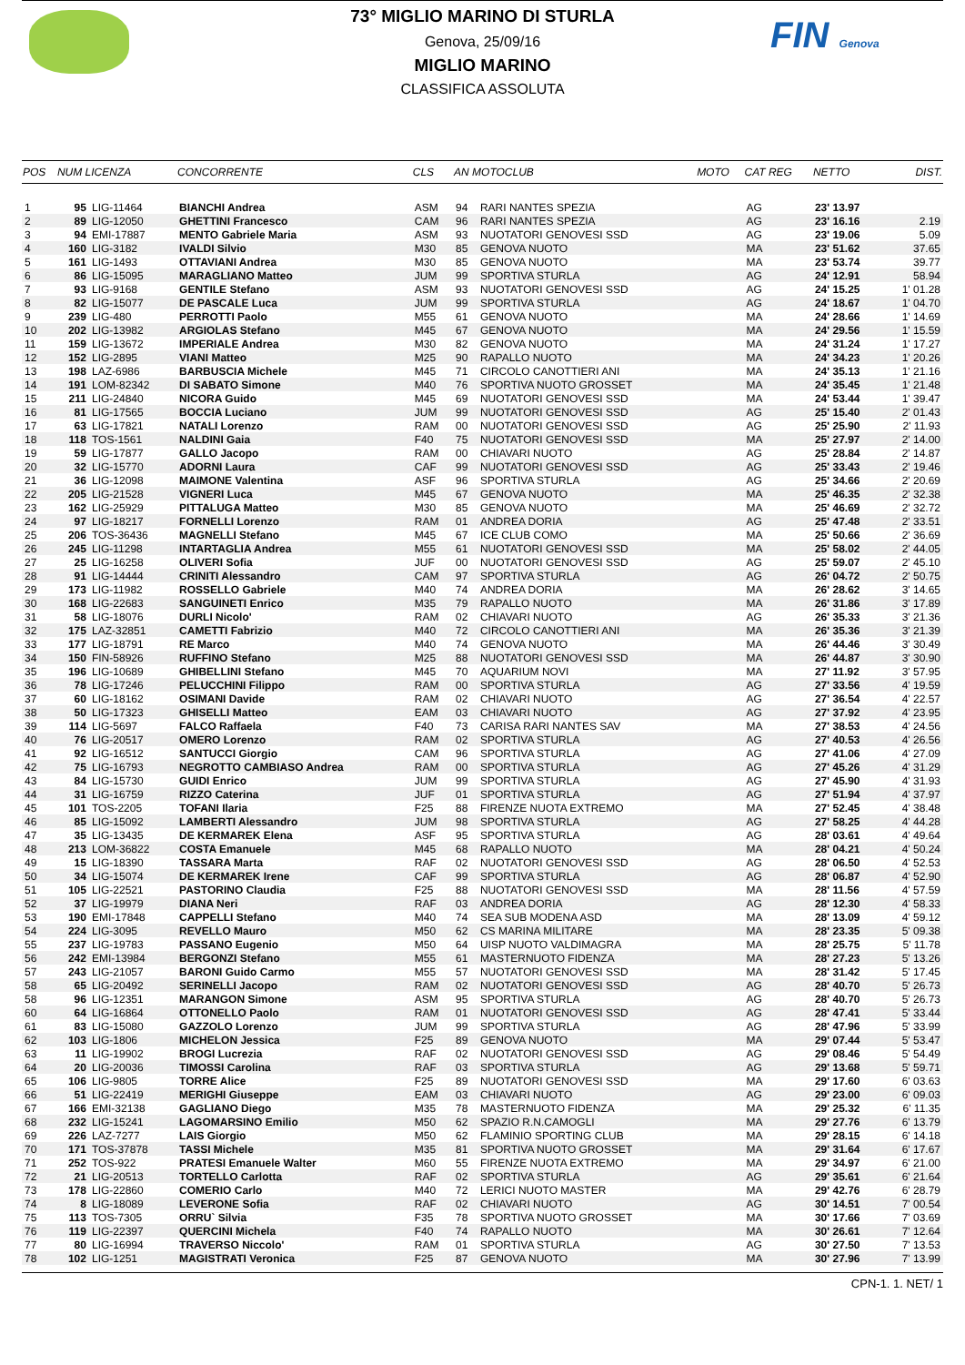FIN Genova
73° MIGLIO MARINO DI STURLA
Genova, 25/09/16
MIGLIO MARINO
CLASSIFICA ASSOLUTA
| POS | NUM LICENZA | | CONCORRENTE | CLS | AN MOTOCLUB | | MOTO | CAT REG | NETTO | DIST. |
| --- | --- | --- | --- | --- | --- | --- | --- | --- | --- | --- |
| 1 | 95 | LIG-11464 | BIANCHI Andrea | ASM | 94 | RARI NANTES SPEZIA | | AG | 23' 13.97 | |
| 2 | 89 | LIG-12050 | GHETTINI Francesco | CAM | 96 | RARI NANTES SPEZIA | | AG | 23' 16.16 | 2.19 |
| 3 | 94 | EMI-17887 | MENTO Gabriele Maria | ASM | 93 | NUOTATORI GENOVESI SSD | | AG | 23' 19.06 | 5.09 |
| 4 | 160 | LIG-3182 | IVALDI Silvio | M30 | 85 | GENOVA NUOTO | | MA | 23' 51.62 | 37.65 |
| 5 | 161 | LIG-1493 | OTTAVIANI Andrea | M30 | 85 | GENOVA NUOTO | | MA | 23' 53.74 | 39.77 |
| 6 | 86 | LIG-15095 | MARAGLIANO Matteo | JUM | 99 | SPORTIVA STURLA | | AG | 24' 12.91 | 58.94 |
| 7 | 93 | LIG-9168 | GENTILE Stefano | ASM | 93 | NUOTATORI GENOVESI SSD | | AG | 24' 15.25 | 1' 01.28 |
| 8 | 82 | LIG-15077 | DE PASCALE Luca | JUM | 99 | SPORTIVA STURLA | | AG | 24' 18.67 | 1' 04.70 |
| 9 | 239 | LIG-480 | PERROTTI Paolo | M55 | 61 | GENOVA NUOTO | | MA | 24' 28.66 | 1' 14.69 |
| 10 | 202 | LIG-13982 | ARGIOLAS Stefano | M45 | 67 | GENOVA NUOTO | | MA | 24' 29.56 | 1' 15.59 |
| 11 | 159 | LIG-13672 | IMPERIALE Andrea | M30 | 82 | GENOVA NUOTO | | MA | 24' 31.24 | 1' 17.27 |
| 12 | 152 | LIG-2895 | VIANI Matteo | M25 | 90 | RAPALLO NUOTO | | MA | 24' 34.23 | 1' 20.26 |
| 13 | 198 | LAZ-6986 | BARBUSCIA Michele | M45 | 71 | CIRCOLO CANOTTIERI ANI | | MA | 24' 35.13 | 1' 21.16 |
| 14 | 191 | LOM-82342 | DI SABATO Simone | M40 | 76 | SPORTIVA NUOTO GROSSET | | MA | 24' 35.45 | 1' 21.48 |
| 15 | 211 | LIG-24840 | NICORA Guido | M45 | 69 | NUOTATORI GENOVESI SSD | | MA | 24' 53.44 | 1' 39.47 |
| 16 | 81 | LIG-17565 | BOCCIA Luciano | JUM | 99 | NUOTATORI GENOVESI SSD | | AG | 25' 15.40 | 2' 01.43 |
| 17 | 63 | LIG-17821 | NATALI Lorenzo | RAM | 00 | NUOTATORI GENOVESI SSD | | AG | 25' 25.90 | 2' 11.93 |
| 18 | 118 | TOS-1561 | NALDINI Gaia | F40 | 75 | NUOTATORI GENOVESI SSD | | MA | 25' 27.97 | 2' 14.00 |
| 19 | 59 | LIG-17877 | GALLO Jacopo | RAM | 00 | CHIAVARI NUOTO | | AG | 25' 28.84 | 2' 14.87 |
| 20 | 32 | LIG-15770 | ADORNI Laura | CAF | 99 | NUOTATORI GENOVESI SSD | | AG | 25' 33.43 | 2' 19.46 |
| 21 | 36 | LIG-12098 | MAIMONE Valentina | ASF | 96 | SPORTIVA STURLA | | AG | 25' 34.66 | 2' 20.69 |
| 22 | 205 | LIG-21528 | VIGNERI Luca | M45 | 67 | GENOVA NUOTO | | MA | 25' 46.35 | 2' 32.38 |
| 23 | 162 | LIG-25929 | PITTALUGA Matteo | M30 | 85 | GENOVA NUOTO | | MA | 25' 46.69 | 2' 32.72 |
| 24 | 97 | LIG-18217 | FORNELLI Lorenzo | RAM | 01 | ANDREA DORIA | | AG | 25' 47.48 | 2' 33.51 |
| 25 | 206 | TOS-36436 | MAGNELLI Stefano | M45 | 67 | ICE CLUB COMO | | MA | 25' 50.66 | 2' 36.69 |
| 26 | 245 | LIG-11298 | INTARTAGLIA Andrea | M55 | 61 | NUOTATORI GENOVESI SSD | | MA | 25' 58.02 | 2' 44.05 |
| 27 | 25 | LIG-16258 | OLIVERI Sofia | JUF | 00 | NUOTATORI GENOVESI SSD | | AG | 25' 59.07 | 2' 45.10 |
| 28 | 91 | LIG-14444 | CRINITI Alessandro | CAM | 97 | SPORTIVA STURLA | | AG | 26' 04.72 | 2' 50.75 |
| 29 | 173 | LIG-11982 | ROSSELLO Gabriele | M40 | 74 | ANDREA DORIA | | MA | 26' 28.62 | 3' 14.65 |
| 30 | 168 | LIG-22683 | SANGUINETI Enrico | M35 | 79 | RAPALLO NUOTO | | MA | 26' 31.86 | 3' 17.89 |
| 31 | 58 | LIG-18076 | DURLI Nicolo' | RAM | 02 | CHIAVARI NUOTO | | AG | 26' 35.33 | 3' 21.36 |
| 32 | 175 | LAZ-32851 | CAMETTI Fabrizio | M40 | 72 | CIRCOLO CANOTTIERI ANI | | MA | 26' 35.36 | 3' 21.39 |
| 33 | 177 | LIG-18791 | RE Marco | M40 | 74 | GENOVA NUOTO | | MA | 26' 44.46 | 3' 30.49 |
| 34 | 150 | FIN-58926 | RUFFINO Stefano | M25 | 88 | NUOTATORI GENOVESI SSD | | MA | 26' 44.87 | 3' 30.90 |
| 35 | 196 | LIG-10689 | GHIBELLINI Stefano | M45 | 70 | AQUARIUM NOVI | | MA | 27' 11.92 | 3' 57.95 |
| 36 | 78 | LIG-17246 | PELUCCHINI Filippo | RAM | 00 | SPORTIVA STURLA | | AG | 27' 33.56 | 4' 19.59 |
| 37 | 60 | LIG-18162 | OSIMANI Davide | RAM | 02 | CHIAVARI NUOTO | | AG | 27' 36.54 | 4' 22.57 |
| 38 | 50 | LIG-17323 | GHISELLI Matteo | EAM | 03 | CHIAVARI NUOTO | | AG | 27' 37.92 | 4' 23.95 |
| 39 | 114 | LIG-5697 | FALCO Raffaela | F40 | 73 | CARISA RARI NANTES SAV | | MA | 27' 38.53 | 4' 24.56 |
| 40 | 76 | LIG-20517 | OMERO Lorenzo | RAM | 02 | SPORTIVA STURLA | | AG | 27' 40.53 | 4' 26.56 |
| 41 | 92 | LIG-16512 | SANTUCCI Giorgio | CAM | 96 | SPORTIVA STURLA | | AG | 27' 41.06 | 4' 27.09 |
| 42 | 75 | LIG-16793 | NEGROTTO CAMBIASO Andrea | RAM | 00 | SPORTIVA STURLA | | AG | 27' 45.26 | 4' 31.29 |
| 43 | 84 | LIG-15730 | GUIDI Enrico | JUM | 99 | SPORTIVA STURLA | | AG | 27' 45.90 | 4' 31.93 |
| 44 | 31 | LIG-16759 | RIZZO Caterina | JUF | 01 | SPORTIVA STURLA | | AG | 27' 51.94 | 4' 37.97 |
| 45 | 101 | TOS-2205 | TOFANI Ilaria | F25 | 88 | FIRENZE NUOTA EXTREMO | | MA | 27' 52.45 | 4' 38.48 |
| 46 | 85 | LIG-15092 | LAMBERTI Alessandro | JUM | 98 | SPORTIVA STURLA | | AG | 27' 58.25 | 4' 44.28 |
| 47 | 35 | LIG-13435 | DE KERMAREK Elena | ASF | 95 | SPORTIVA STURLA | | AG | 28' 03.61 | 4' 49.64 |
| 48 | 213 | LOM-36822 | COSTA Emanuele | M45 | 68 | RAPALLO NUOTO | | MA | 28' 04.21 | 4' 50.24 |
| 49 | 15 | LIG-18390 | TASSARA Marta | RAF | 02 | NUOTATORI GENOVESI SSD | | AG | 28' 06.50 | 4' 52.53 |
| 50 | 34 | LIG-15074 | DE KERMAREK Irene | CAF | 99 | SPORTIVA STURLA | | AG | 28' 06.87 | 4' 52.90 |
| 51 | 105 | LIG-22521 | PASTORINO Claudia | F25 | 88 | NUOTATORI GENOVESI SSD | | MA | 28' 11.56 | 4' 57.59 |
| 52 | 37 | LIG-19979 | DIANA Neri | RAF | 03 | ANDREA DORIA | | AG | 28' 12.30 | 4' 58.33 |
| 53 | 190 | EMI-17848 | CAPPELLI Stefano | M40 | 74 | SEA SUB MODENA ASD | | MA | 28' 13.09 | 4' 59.12 |
| 54 | 224 | LIG-3095 | REVELLO Mauro | M50 | 62 | CS MARINA MILITARE | | MA | 28' 23.35 | 5' 09.38 |
| 55 | 237 | LIG-19783 | PASSANO Eugenio | M50 | 64 | UISP NUOTO VALDIMAGRA | | MA | 28' 25.75 | 5' 11.78 |
| 56 | 242 | EMI-13984 | BERGONZI Stefano | M55 | 61 | MASTERNUOTO FIDENZA | | MA | 28' 27.23 | 5' 13.26 |
| 57 | 243 | LIG-21057 | BARONI Guido Carmo | M55 | 57 | NUOTATORI GENOVESI SSD | | MA | 28' 31.42 | 5' 17.45 |
| 58 | 65 | LIG-20492 | SERINELLI Jacopo | RAM | 02 | NUOTATORI GENOVESI SSD | | AG | 28' 40.70 | 5' 26.73 |
| 58 | 96 | LIG-12351 | MARANGON Simone | ASM | 95 | SPORTIVA STURLA | | AG | 28' 40.70 | 5' 26.73 |
| 60 | 64 | LIG-16864 | OTTONELLO Paolo | RAM | 01 | NUOTATORI GENOVESI SSD | | AG | 28' 47.41 | 5' 33.44 |
| 61 | 83 | LIG-15080 | GAZZOLO Lorenzo | JUM | 99 | SPORTIVA STURLA | | AG | 28' 47.96 | 5' 33.99 |
| 62 | 103 | LIG-1806 | MICHELON Jessica | F25 | 89 | GENOVA NUOTO | | MA | 29' 07.44 | 5' 53.47 |
| 63 | 11 | LIG-19902 | BROGI Lucrezia | RAF | 02 | NUOTATORI GENOVESI SSD | | AG | 29' 08.46 | 5' 54.49 |
| 64 | 20 | LIG-20036 | TIMOSSI Carolina | RAF | 03 | SPORTIVA STURLA | | AG | 29' 13.68 | 5' 59.71 |
| 65 | 106 | LIG-9805 | TORRE Alice | F25 | 89 | NUOTATORI GENOVESI SSD | | MA | 29' 17.60 | 6' 03.63 |
| 66 | 51 | LIG-22419 | MERIGHI Giuseppe | EAM | 03 | CHIAVARI NUOTO | | AG | 29' 23.00 | 6' 09.03 |
| 67 | 166 | EMI-32138 | GAGLIANO Diego | M35 | 78 | MASTERNUOTO FIDENZA | | MA | 29' 25.32 | 6' 11.35 |
| 68 | 232 | LIG-15241 | LAGOMARSINO Emilio | M50 | 62 | SPAZIO R.N.CAMOGLI | | MA | 29' 27.76 | 6' 13.79 |
| 69 | 226 | LAZ-7277 | LAIS Giorgio | M50 | 62 | FLAMINIO SPORTING CLUB | | MA | 29' 28.15 | 6' 14.18 |
| 70 | 171 | TOS-37878 | TASSI Michele | M35 | 81 | SPORTIVA NUOTO GROSSET | | MA | 29' 31.64 | 6' 17.67 |
| 71 | 252 | TOS-922 | PRATESI Emanuele Walter | M60 | 55 | FIRENZE NUOTA EXTREMO | | MA | 29' 34.97 | 6' 21.00 |
| 72 | 21 | LIG-20513 | TORTELLO Carlotta | RAF | 02 | SPORTIVA STURLA | | AG | 29' 35.61 | 6' 21.64 |
| 73 | 178 | LIG-22860 | COMERIO Carlo | M40 | 72 | LERICI NUOTO MASTER | | MA | 29' 42.76 | 6' 28.79 |
| 74 | 8 | LIG-18089 | LEVERONE Sofia | RAF | 02 | CHIAVARI NUOTO | | AG | 30' 14.51 | 7' 00.54 |
| 75 | 113 | TOS-7305 | ORRU` Silvia | F35 | 78 | SPORTIVA NUOTO GROSSET | | MA | 30' 17.66 | 7' 03.69 |
| 76 | 119 | LIG-22397 | QUERCINI Michela | F40 | 74 | RAPALLO NUOTO | | MA | 30' 26.61 | 7' 12.64 |
| 77 | 80 | LIG-16994 | TRAVERSO Niccolo' | RAM | 01 | SPORTIVA STURLA | | AG | 30' 27.50 | 7' 13.53 |
| 78 | 102 | LIG-1251 | MAGISTRATI Veronica | F25 | 87 | GENOVA NUOTO | | MA | 30' 27.96 | 7' 13.99 |
CPN-1. 1. NET/ 1